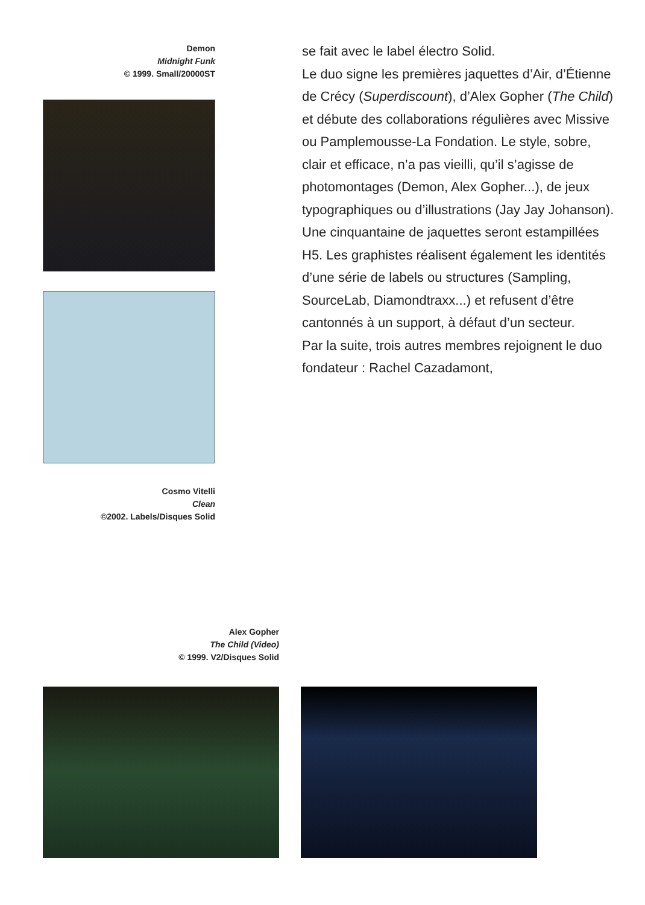Demon
Midnight Funk
© 1999. Small/20000ST
Cosmo Vitelli
Clean
©2002. Labels/Disques Solid
se fait avec le label électro Solid.
Le duo signe les premières jaquettes d’Air, d’Étienne de Crécy (Superdiscount), d’Alex Gopher (The Child) et débute des collaborations régulières avec Missive ou Pamplemousse-La Fondation. Le style, sobre, clair et efficace, n’a pas vieilli, qu’il s’agisse de photomontages (Demon, Alex Gopher...), de jeux typographiques ou d’illustrations (Jay Jay Johanson).
Une cinquantaine de jaquettes seront estampillées H5. Les graphistes réalisent également les identités d’une série de labels ou structures (Sampling, SourceLab, Diamondtraxx...) et refusent d’être cantonnés à un support, à défaut d’un secteur.
Par la suite, trois autres membres rejoignent le duo fondateur : Rachel Cazadamont,
Alex Gopher
The Child (Video)
© 1999. V2/Disques Solid